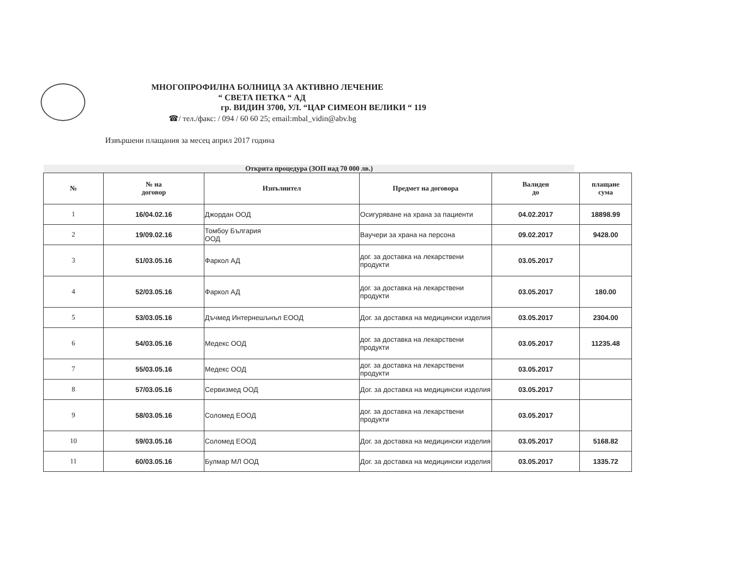МНОГОПРОФИЛНА БОЛНИЦА ЗА АКТИВНО ЛЕЧЕНИЕ
“ СВЕТА ПЕТКА “ АД
гр. ВИДИН 3700, УЛ. “ЦАР СИМЕОН ВЕЛИКИ “ 119
☎/ тел./факс: / 094 / 60 60 25; email:mbal_vidin@abv.bg
Извършени плащания за месец април 2017 година
Открита процедура (ЗОП над 70 000 лв.)
| № | № на договор | Изпълнител | Предмет на договора | Валиден до | плащане сума |
| --- | --- | --- | --- | --- | --- |
| 1 | 16/04.02.16 | Джордан ООД | Осигуряване на храна за пациенти | 04.02.2017 | 18898.99 |
| 2 | 19/09.02.16 | Томбоу България ООД | Ваучери за храна на персона | 09.02.2017 | 9428.00 |
| 3 | 51/03.05.16 | Фаркол АД | дог. за доставка на лекарствени продукти | 03.05.2017 | |
| 4 | 52/03.05.16 | Фаркол АД | дог. за доставка на лекарствени продукти | 03.05.2017 | 180.00 |
| 5 | 53/03.05.16 | Дъчмед Интернешънъл ЕООД | Дог. за доставка на медицински изделия | 03.05.2017 | 2304.00 |
| 6 | 54/03.05.16 | Медекс ООД | дог. за доставка на лекарствени продукти | 03.05.2017 | 11235.48 |
| 7 | 55/03.05.16 | Медекс ООД | дог. за доставка на лекарствени продукти | 03.05.2017 | |
| 8 | 57/03.05.16 | Сервизмед ООД | Дог. за доставка на медицински изделия | 03.05.2017 | |
| 9 | 58/03.05.16 | Соломед ЕООД | дог. за доставка на лекарствени продукти | 03.05.2017 | |
| 10 | 59/03.05.16 | Соломед ЕООД | Дог. за доставка на медицински изделия | 03.05.2017 | 5168.82 |
| 11 | 60/03.05.16 | Булмар МЛ ООД | Дог. за доставка на медицински изделия | 03.05.2017 | 1335.72 |